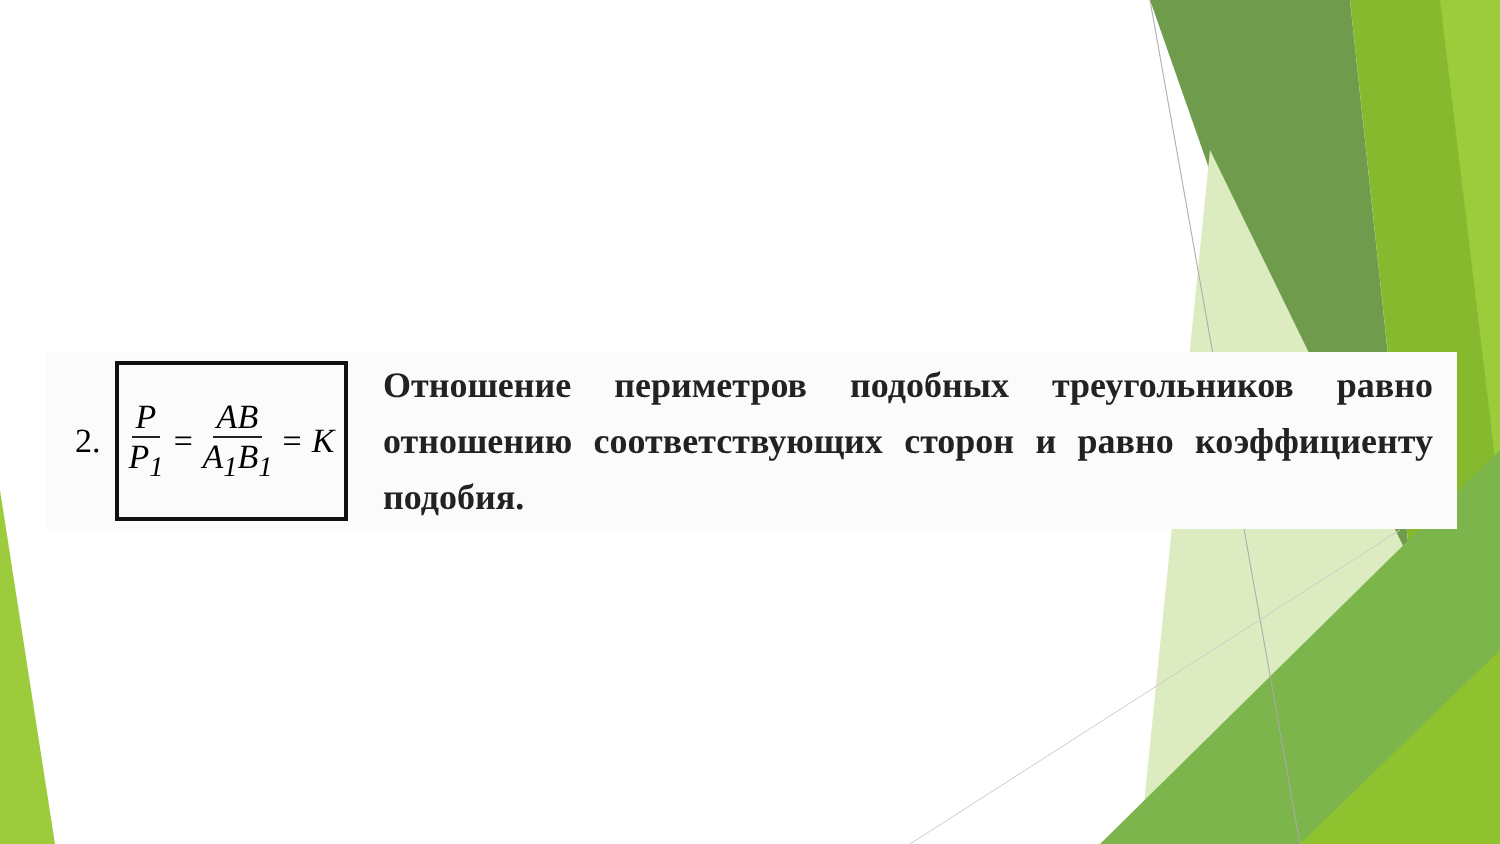2.
P P<sub>1</sub> = AB A<sub>1</sub>B<sub>1</sub> = K
Отношение периметров подобных треугольников равно отношению соответствующих сторон и равно коэффициенту подобия.